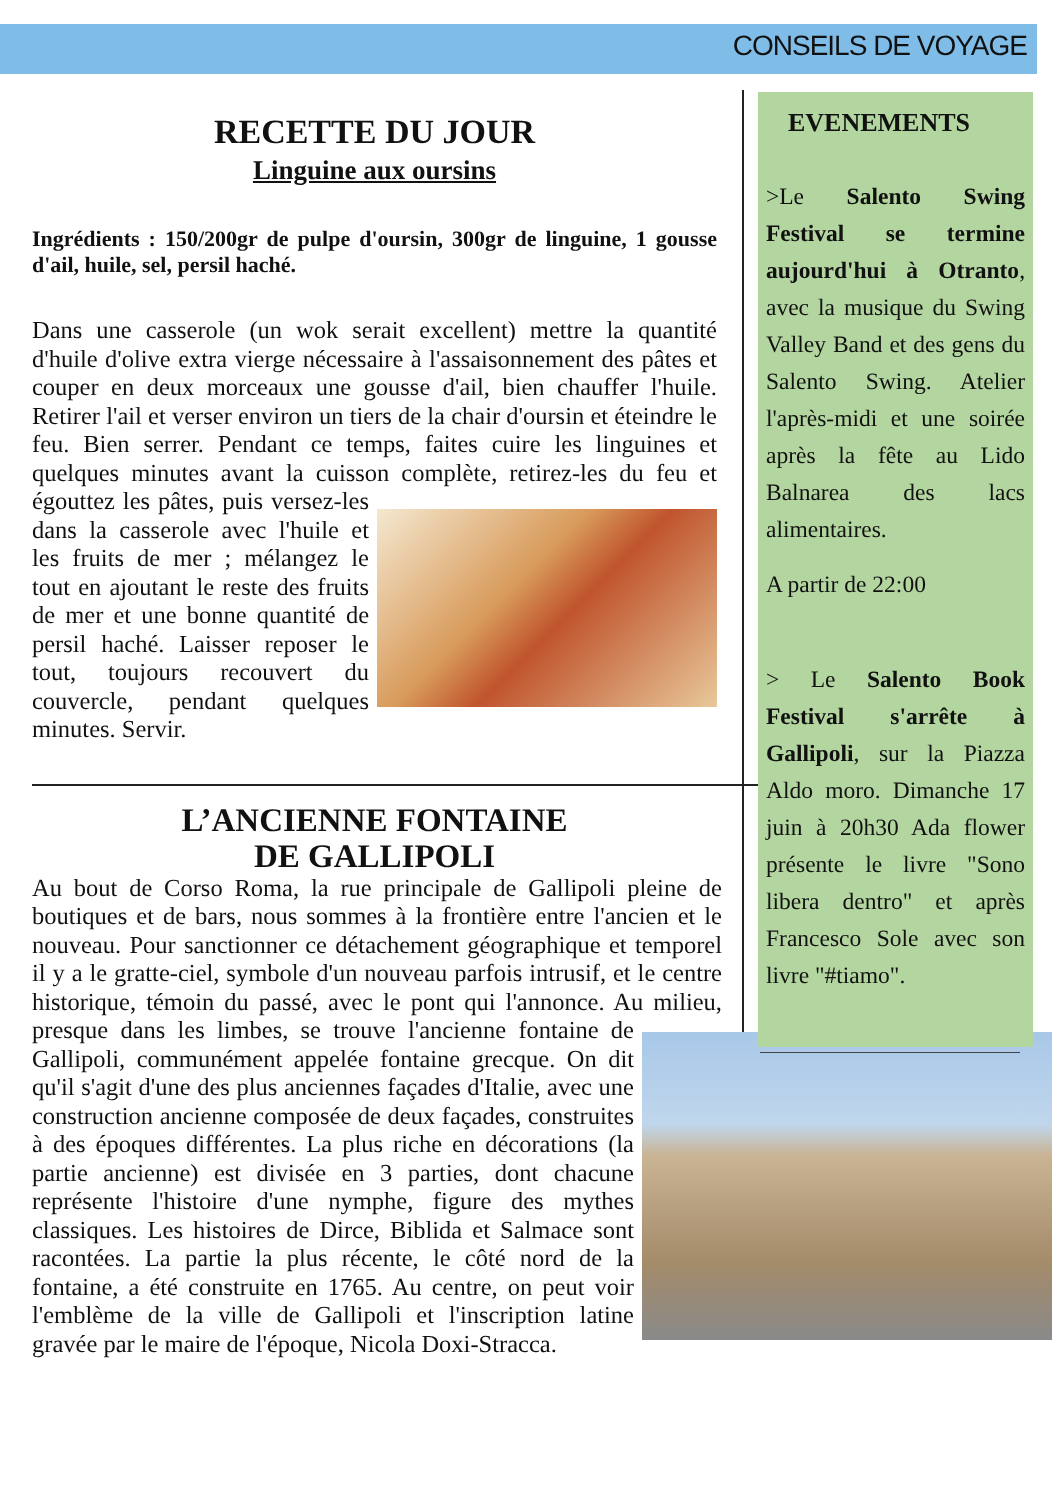CONSEILS DE VOYAGE
RECETTE DU JOUR
Linguine aux oursins
Ingrédients : 150/200gr de pulpe d'oursin, 300gr de linguine, 1 gousse d'ail, huile, sel, persil haché.
Dans une casserole (un wok serait excellent) mettre la quantité d'huile d'olive extra vierge nécessaire à l'assaisonnement des pâtes et couper en deux morceaux une gousse d'ail, bien chauffer l'huile. Retirer l'ail et verser environ un tiers de la chair d'oursin et éteindre le feu. Bien serrer. Pendant ce temps, faites cuire les linguines et quelques minutes avant la cuisson complète, retirez-les du feu et égouttez les pâtes, puis versez-les dans la casserole avec l'huile et les fruits de mer ; mélangez le tout en ajoutant le reste des fruits de mer et une bonne quantité de persil haché. Laisser reposer le tout, toujours recouvert du couvercle, pendant quelques minutes. Servir.
L’ANCIENNE FONTAINE
DE GALLIPOLI
Au bout de Corso Roma, la rue principale de Gallipoli pleine de boutiques et de bars, nous sommes à la frontière entre l'ancien et le nouveau. Pour sanctionner ce détachement géographique et temporel il y a le gratte-ciel, symbole d'un nouveau parfois intrusif, et le centre historique, témoin du passé, avec le pont qui l'annonce. Au milieu, presque dans les limbes, se trouve l'ancienne fontaine de Gallipoli, communément appelée fontaine grecque. On dit qu'il s'agit d'une des plus anciennes façades d'Italie, avec une construction ancienne composée de deux façades, construites à des époques différentes. La plus riche en décorations (la partie ancienne) est divisée en 3 parties, dont chacune représente l'histoire d'une nymphe, figure des mythes classiques. Les histoires de Dirce, Biblida et Salmace sont racontées. La partie la plus récente, le côté nord de la fontaine, a été construite en 1765. Au centre, on peut voir l'emblème de la ville de Gallipoli et l'inscription latine gravée par le maire de l'époque, Nicola Doxi-Stracca.
EVENEMENTS
>Le Salento Swing Festival se termine aujourd'hui à Otranto, avec la musique du Swing Valley Band et des gens du Salento Swing. Atelier l'après-midi et une soirée après la fête au Lido Balnarea des lacs alimentaires.
A partir de 22:00
> Le Salento Book Festival s'arrête à Gallipoli, sur la Piazza Aldo moro. Dimanche 17 juin à 20h30 Ada flower présente le livre "Sono libera dentro" et après Francesco Sole avec son livre "#tiamo".